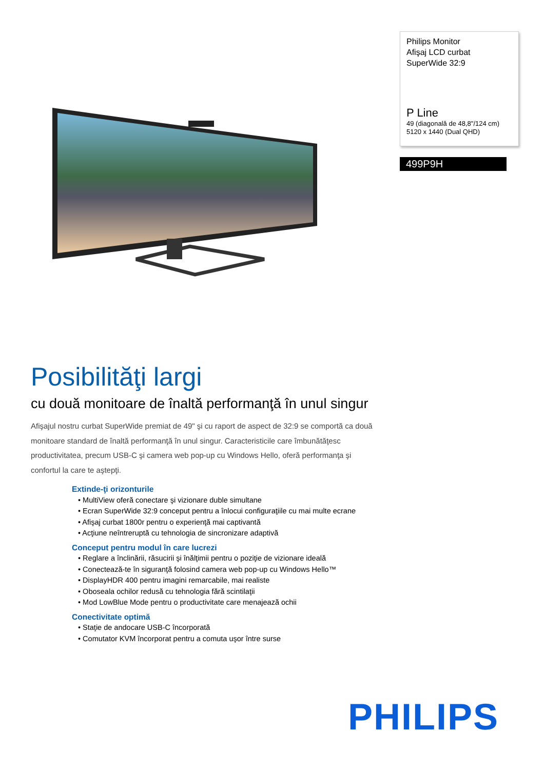Philips Monitor
Afişaj LCD curbat
SuperWide 32:9
P Line
49 (diagonală de 48,8"/124 cm)
5120 x 1440 (Dual QHD)
499P9H
Posibilităţi largi
cu două monitoare de înaltă performanţă în unul singur
Afişajul nostru curbat SuperWide premiat de 49" şi cu raport de aspect de 32:9 se comportă ca două monitoare standard de înaltă performanţă în unul singur. Caracteristicile care îmbunătăţesc productivitatea, precum USB-C şi camera web pop-up cu Windows Hello, oferă performanţa şi confortul la care te aştepţi.
Extinde-ţi orizonturile
• MultiView oferă conectare şi vizionare duble simultane
• Ecran SuperWide 32:9 conceput pentru a înlocui configuraţiile cu mai multe ecrane
• Afişaj curbat 1800r pentru o experienţă mai captivantă
• Acţiune neîntreruptă cu tehnologia de sincronizare adaptivă
Conceput pentru modul în care lucrezi
• Reglare a înclinării, răsucirii şi înălţimii pentru o poziţie de vizionare ideală
• Conectează-te în siguranţă folosind camera web pop-up cu Windows Hello™
• DisplayHDR 400 pentru imagini remarcabile, mai realiste
• Oboseala ochilor redusă cu tehnologia fără scintilaţii
• Mod LowBlue Mode pentru o productivitate care menajează ochii
Conectivitate optimă
• Staţie de andocare USB-C încorporată
• Comutator KVM încorporat pentru a comuta uşor între surse
PHILIPS